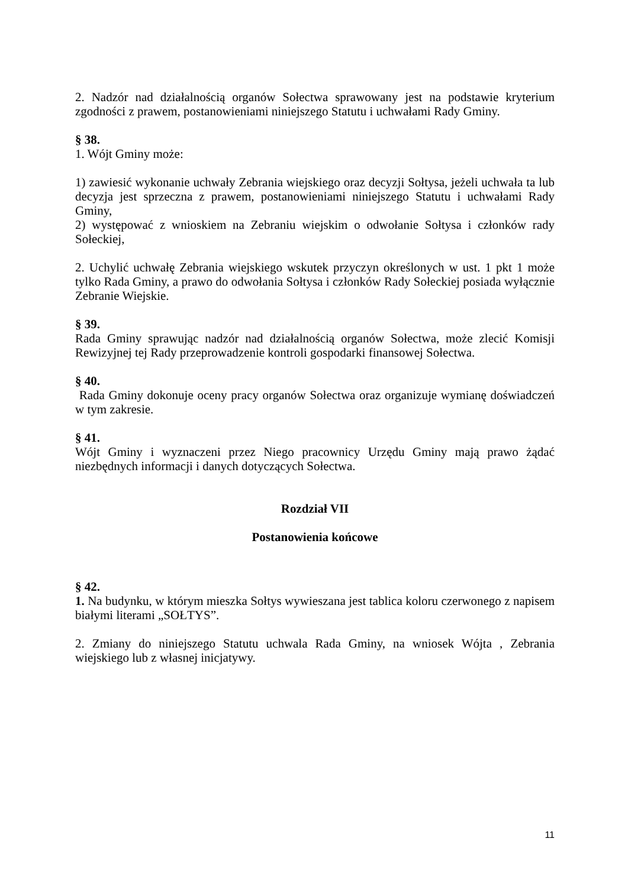2. Nadzór nad działalnością organów Sołectwa sprawowany jest na podstawie kryterium zgodności z prawem, postanowieniami niniejszego Statutu i uchwałami Rady Gminy.
§ 38.
1. Wójt Gminy może:
1) zawiesić wykonanie uchwały Zebrania wiejskiego oraz decyzji Sołtysa, jeżeli uchwała ta lub decyzja jest sprzeczna z prawem, postanowieniami niniejszego Statutu i uchwałami Rady Gminy,
2) występować z wnioskiem na Zebraniu wiejskim o odwołanie Sołtysa i członków rady Sołeckiej,
2. Uchylić uchwałę Zebrania wiejskiego wskutek przyczyn określonych w ust. 1 pkt 1 może tylko Rada Gminy, a prawo do odwołania Sołtysa i członków Rady Sołeckiej posiada wyłącznie Zebranie Wiejskie.
§ 39.
Rada Gminy sprawując nadzór nad działalnością organów Sołectwa, może zlecić Komisji Rewizyjnej tej Rady przeprowadzenie kontroli gospodarki finansowej Sołectwa.
§ 40.
Rada Gminy dokonuje oceny pracy organów Sołectwa oraz organizuje wymianę doświadczeń w tym zakresie.
§ 41.
Wójt Gminy i wyznaczeni przez Niego pracownicy Urzędu Gminy mają prawo żądać niezbędnych informacji i danych dotyczących Sołectwa.
Rozdział VII
Postanowienia końcowe
§ 42.
1. Na budynku, w którym mieszka Sołtys wywieszana jest tablica koloru czerwonego z napisem białymi literami „SOŁTYS”.
2. Zmiany do niniejszego Statutu uchwala Rada Gminy, na wniosek Wójta , Zebrania wiejskiego lub z własnej inicjatywy.
11